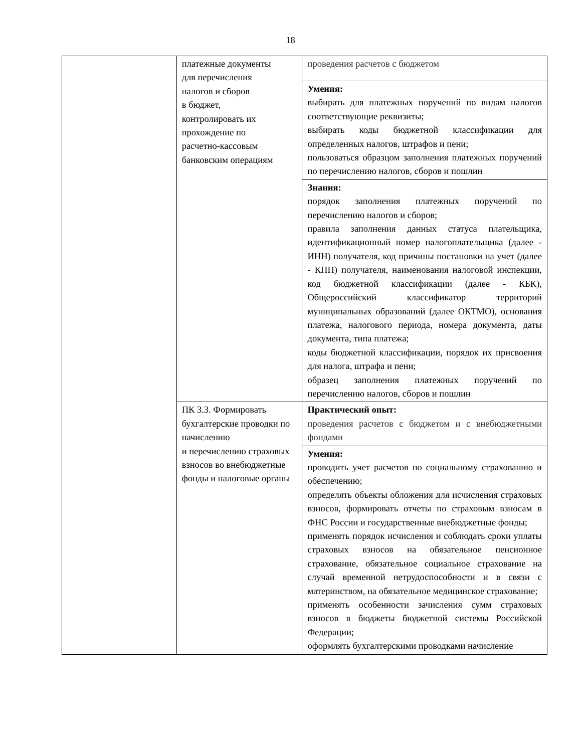18
| | платежные документы для перечисления налогов и сборов в бюджет, контролировать их прохождение по расчетно-кассовым банковским операциям | проведения расчетов с бюджетом |
| | | Умения: выбирать для платежных поручений по видам налогов соответствующие реквизиты; выбирать коды бюджетной классификации для определенных налогов, штрафов и пени; пользоваться образцом заполнения платежных поручений по перечислению налогов, сборов и пошлин |
| | | Знания: порядок заполнения платежных поручений по перечислению налогов и сборов; правила заполнения данных статуса плательщика, идентификационный номер налогоплательщика (далее - ИНН) получателя, код причины постановки на учет (далее - КПП) получателя, наименования налоговой инспекции, код бюджетной классификации (далее - КБК), Общероссийский классификатор территорий муниципальных образований (далее ОКТМО), основания платежа, налогового периода, номера документа, даты документа, типа платежа; коды бюджетной классификации, порядок их присвоения для налога, штрафа и пени; образец заполнения платежных поручений по перечислению налогов, сборов и пошлин |
| | ПК 3.3. Формировать бухгалтерские проводки по начислению и перечислению страховых взносов во внебюджетные фонды и налоговые органы | Практический опыт: проведения расчетов с бюджетом и с внебюджетными фондами |
| | | Умения: проводить учет расчетов по социальному страхованию и обеспечению; определять объекты обложения для исчисления страховых взносов, формировать отчеты по страховым взносам в ФНС России и государственные внебюджетные фонды; применять порядок исчисления и соблюдать сроки уплаты страховых взносов на обязательное пенсионное страхование, обязательное социальное страхование на случай временной нетрудоспособности и в связи с материнством, на обязательное медицинское страхование; применять особенности зачисления сумм страховых взносов в бюджеты бюджетной системы Российской Федерации; оформлять бухгалтерскими проводками начисление |